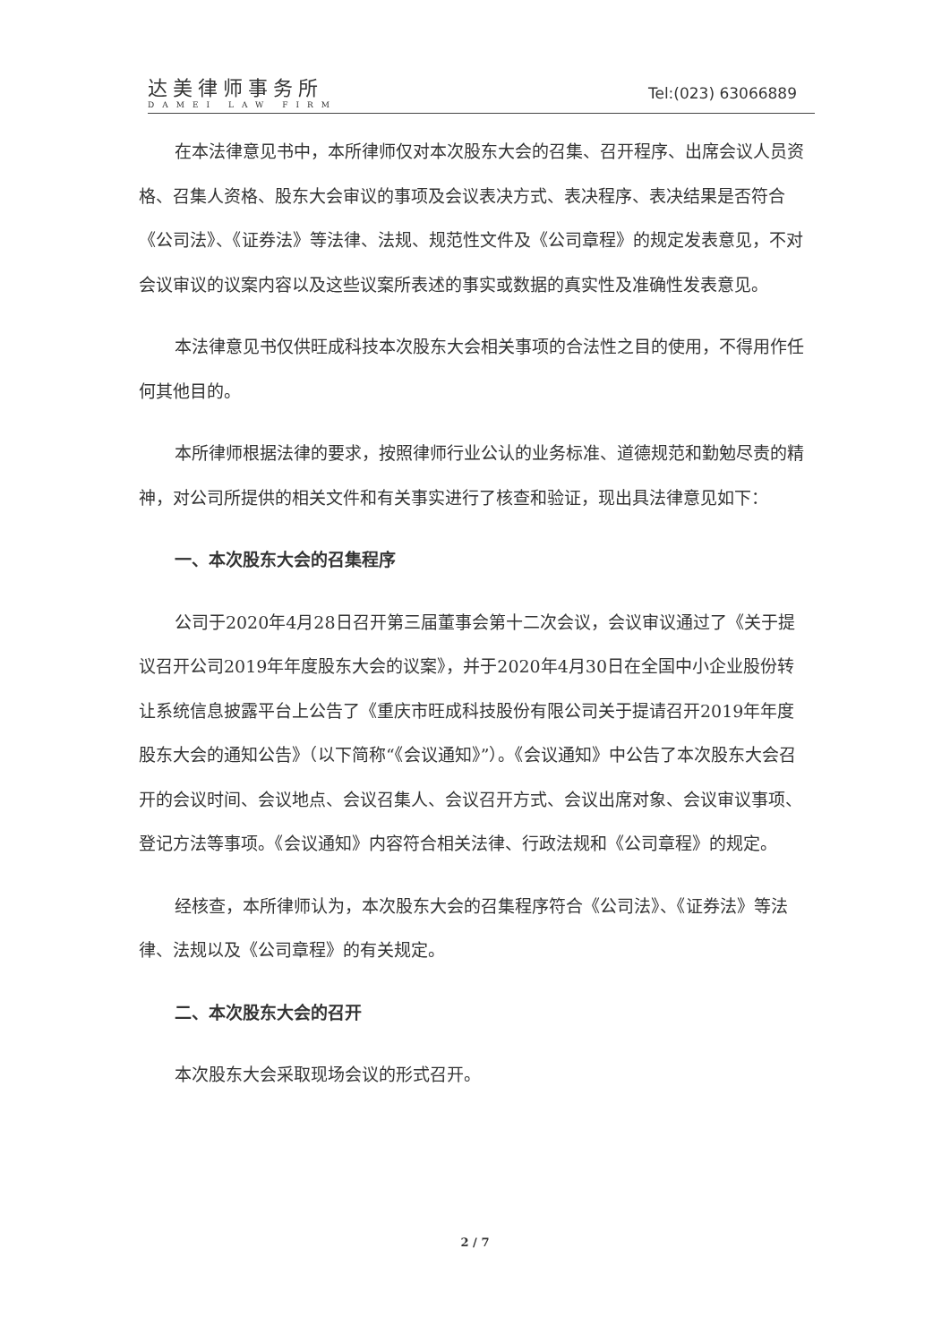达美律师事务所
DAMEI LAW FIRM
Tel:(023) 63066889
在本法律意见书中，本所律师仅对本次股东大会的召集、召开程序、出席会议人员资格、召集人资格、股东大会审议的事项及会议表决方式、表决程序、表决结果是否符合《公司法》、《证券法》等法律、法规、规范性文件及《公司章程》的规定发表意见，不对会议审议的议案内容以及这些议案所表述的事实或数据的真实性及准确性发表意见。
本法律意见书仅供旺成科技本次股东大会相关事项的合法性之目的使用，不得用作任何其他目的。
本所律师根据法律的要求，按照律师行业公认的业务标准、道德规范和勤勉尽责的精神，对公司所提供的相关文件和有关事实进行了核查和验证，现出具法律意见如下：
一、本次股东大会的召集程序
公司于2020年4月28日召开第三届董事会第十二次会议，会议审议通过了《关于提议召开公司2019年年度股东大会的议案》，并于2020年4月30日在全国中小企业股份转让系统信息披露平台上公告了《重庆市旺成科技股份有限公司关于提请召开2019年年度股东大会的通知公告》（以下简称“《会议通知》”）。《会议通知》中公告了本次股东大会召开的会议时间、会议地点、会议召集人、会议召开方式、会议出席对象、会议审议事项、登记方法等事项。《会议通知》内容符合相关法律、行政法规和《公司章程》的规定。
经核查，本所律师认为，本次股东大会的召集程序符合《公司法》、《证券法》等法律、法规以及《公司章程》的有关规定。
二、本次股东大会的召开
本次股东大会采取现场会议的形式召开。
2 / 7